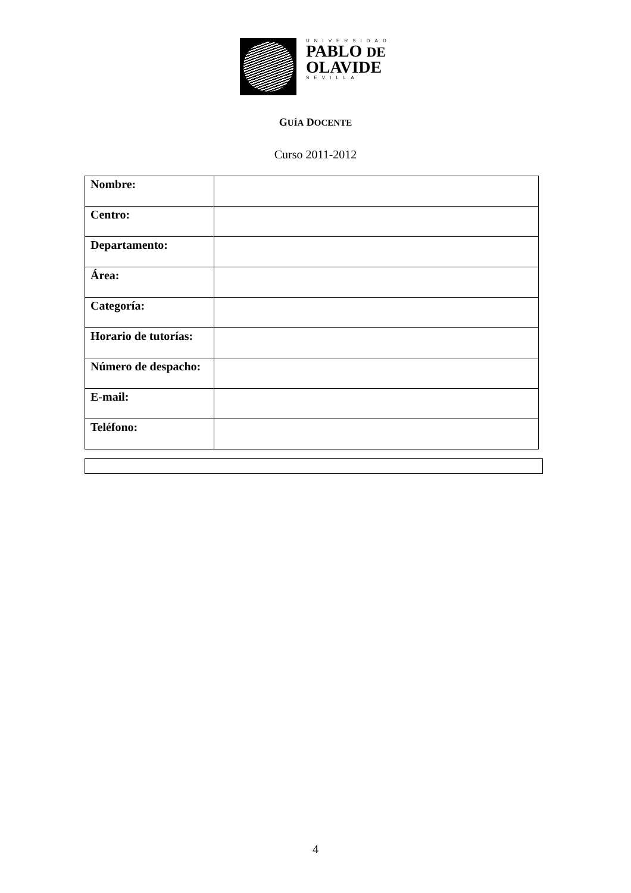UNIVERSIDAD
PABLO DE
OLAVIDE
SEVILLA
GUÍA DOCENTE
Curso 2011-2012
| Nombre: | |
| Centro: | |
| Departamento: | |
| Área: | |
| Categoría: | |
| Horario de tutorías: | |
| Número de despacho: | |
| E-mail: | |
| Teléfono: | |
4